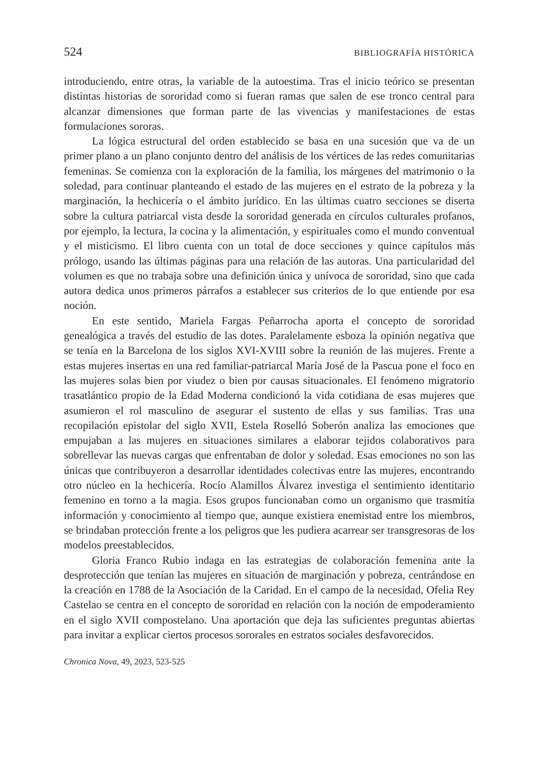524 BIBLIOGRAFÍA HISTÓRICA
introduciendo, entre otras, la variable de la autoestima. Tras el inicio teórico se presentan distintas historias de sororidad como si fueran ramas que salen de ese tronco central para alcanzar dimensiones que forman parte de las vivencias y manifestaciones de estas formulaciones sororas.
La lógica estructural del orden establecido se basa en una sucesión que va de un primer plano a un plano conjunto dentro del análisis de los vértices de las redes comunitarias femeninas. Se comienza con la exploración de la familia, los márgenes del matrimonio o la soledad, para continuar planteando el estado de las mujeres en el estrato de la pobreza y la marginación, la hechicería o el ámbito jurídico. En las últimas cuatro secciones se diserta sobre la cultura patriarcal vista desde la sororidad generada en círculos culturales profanos, por ejemplo, la lectura, la cocina y la alimentación, y espirituales como el mundo conventual y el misticismo. El libro cuenta con un total de doce secciones y quince capítulos más prólogo, usando las últimas páginas para una relación de las autoras. Una particularidad del volumen es que no trabaja sobre una definición única y unívoca de sororidad, sino que cada autora dedica unos primeros párrafos a establecer sus criterios de lo que entiende por esa noción.
En este sentido, Mariela Fargas Peñarrocha aporta el concepto de sororidad genealógica a través del estudio de las dotes. Paralelamente esboza la opinión negativa que se tenía en la Barcelona de los siglos XVI-XVIII sobre la reunión de las mujeres. Frente a estas mujeres insertas en una red familiar-patriarcal María José de la Pascua pone el foco en las mujeres solas bien por viudez o bien por causas situacionales. El fenómeno migratorio trasatlántico propio de la Edad Moderna condicionó la vida cotidiana de esas mujeres que asumieron el rol masculino de asegurar el sustento de ellas y sus familias. Tras una recopilación epistolar del siglo XVII, Estela Roselló Soberón analiza las emociones que empujaban a las mujeres en situaciones similares a elaborar tejidos colaborativos para sobrellevar las nuevas cargas que enfrentaban de dolor y soledad. Esas emociones no son las únicas que contribuyeron a desarrollar identidades colectivas entre las mujeres, encontrando otro núcleo en la hechicería. Rocío Alamillos Álvarez investiga el sentimiento identitario femenino en torno a la magia. Esos grupos funcionaban como un organismo que trasmitía información y conocimiento al tiempo que, aunque existiera enemistad entre los miembros, se brindaban protección frente a los peligros que les pudiera acarrear ser transgresoras de los modelos preestablecidos.
Gloria Franco Rubio indaga en las estrategias de colaboración femenina ante la desprotección que tenían las mujeres en situación de marginación y pobreza, centrándose en la creación en 1788 de la Asociación de la Caridad. En el campo de la necesidad, Ofelia Rey Castelao se centra en el concepto de sororidad en relación con la noción de empoderamiento en el siglo XVII compostelano. Una aportación que deja las suficientes preguntas abiertas para invitar a explicar ciertos procesos sororales en estratos sociales desfavorecidos.
Chronica Nova, 49, 2023, 523-525